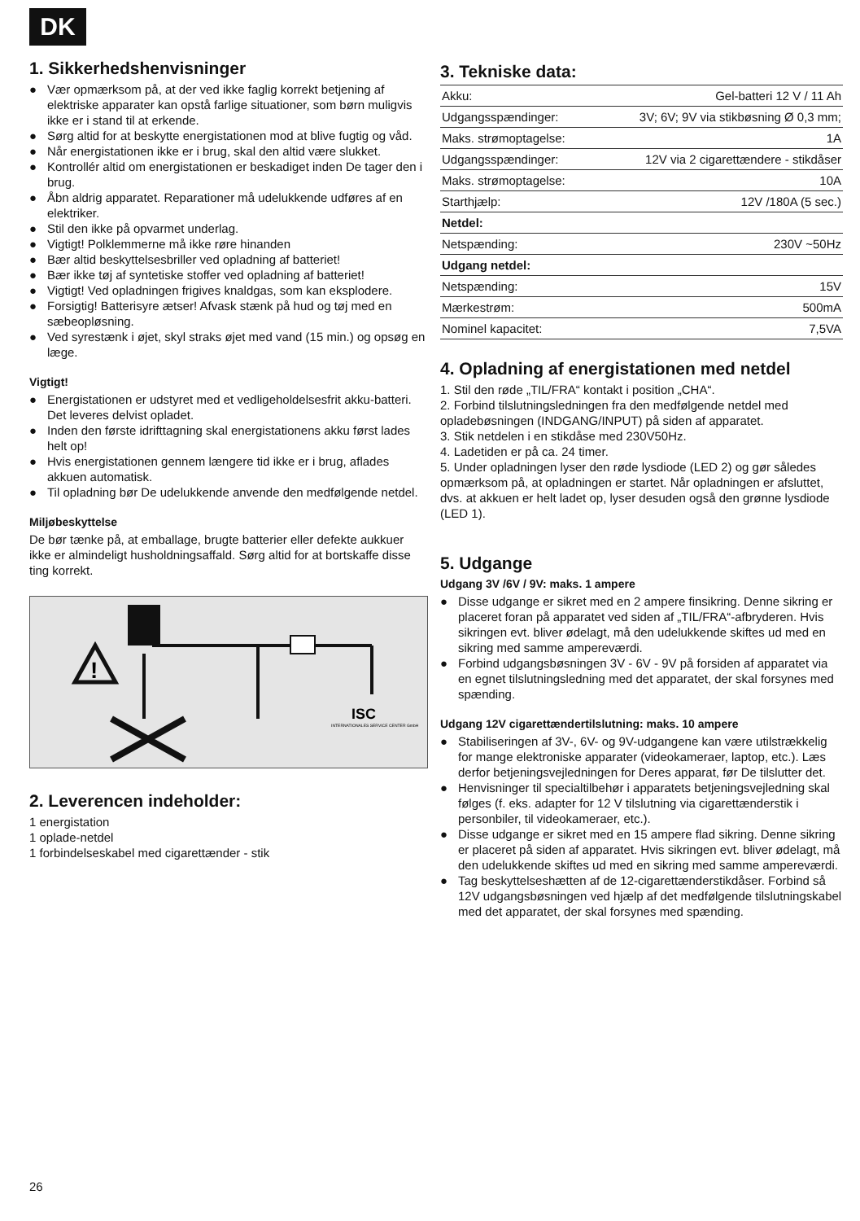DK
1. Sikkerhedshenvisninger
● Vær opmærksom på, at der ved ikke faglig korrekt betjening af elektriske apparater kan opstå farlige situationer, som børn muligvis ikke er i stand til at erkende.
● Sørg altid for at beskytte energistationen mod at blive fugtig og våd.
● Når energistationen ikke er i brug, skal den altid være slukket.
● Kontrollér altid om energistationen er beskadiget inden De tager den i brug.
● Åbn aldrig apparatet. Reparationer må udelukkende udføres af en elektriker.
● Stil den ikke på opvarmet underlag.
● Vigtigt! Polklemmerne må ikke røre hinanden
● Bær altid beskyttelsesbriller ved opladning af batteriet!
● Bær ikke tøj af syntetiske stoffer ved opladning af batteriet!
● Vigtigt! Ved opladningen frigives knaldgas, som kan eksplodere.
● Forsigtig! Batterisyre ætser! Afvask stænk på hud og tøj med en sæbeopløsning.
● Ved syrestænk i øjet, skyl straks øjet med vand (15 min.) og opsøg en læge.
Vigtigt!
● Energistationen er udstyret med et vedligeholdelsesfrit akku-batteri. Det leveres delvist opladet.
● Inden den første idrifttagning skal energistationens akku først lades helt op!
● Hvis energistationen gennem længere tid ikke er i brug, aflades akkuen automatisk.
● Til opladning bør De udelukkende anvende den medfølgende netdel.
Miljøbeskyttelse
De bør tænke på, at emballage, brugte batterier eller defekte aukkuer ikke er almindeligt husholdningsaffald. Sørg altid for at bortskaffe disse ting korrekt.
!
ISC
INTERNATIONALES SERVICE CENTER GmbH
2. Leverencen indeholder:
1 energistation
1 oplade-netdel
1 forbindelseskabel med cigarettænder - stik
3. Tekniske data:
| Akku: | Gel-batteri 12 V / 11 Ah |
| Udgangsspændinger: | 3V; 6V; 9V via stikbøsning Ø 0,3 mm; |
| Maks. strømoptagelse: | 1A |
| Udgangsspændinger: | 12V via 2 cigarettændere - stikdåser |
| Maks. strømoptagelse: | 10A |
| Starthjælp: | 12V /180A (5 sec.) |
| Netdel: | |
| Netspænding: | 230V ~50Hz |
| Udgang netdel: | |
| Netspænding: | 15V |
| Mærkestrøm: | 500mA |
| Nominel kapacitet: | 7,5VA |
4. Opladning af energistationen med netdel
1. Stil den røde „TIL/FRA“ kontakt i position „CHA“.
2. Forbind tilslutningsledningen fra den medfølgende netdel med opladebøsningen (INDGANG/INPUT) på siden af apparatet.
3. Stik netdelen i en stikdåse med 230V50Hz.
4. Ladetiden er på ca. 24 timer.
5. Under opladningen lyser den røde lysdiode (LED 2) og gør således opmærksom på, at opladningen er startet. Når opladningen er afsluttet, dvs. at akkuen er helt ladet op, lyser desuden også den grønne lysdiode (LED 1).
5. Udgange
Udgang 3V /6V / 9V: maks. 1 ampere
● Disse udgange er sikret med en 2 ampere finsikring. Denne sikring er placeret foran på apparatet ved siden af „TIL/FRA“-afbryderen. Hvis sikringen evt. bliver ødelagt, må den udelukkende skiftes ud med en sikring med samme ampereværdi.
● Forbind udgangsbøsningen 3V - 6V - 9V på forsiden af apparatet via en egnet tilslutningsledning med det apparatet, der skal forsynes med spænding.
Udgang 12V cigarettændertilslutning: maks. 10 ampere
● Stabiliseringen af 3V-, 6V- og 9V-udgangene kan være utilstrækkelig for mange elektroniske apparater (videokameraer, laptop, etc.). Læs derfor betjeningsvejledningen for Deres apparat, før De tilslutter det.
● Henvisninger til specialtilbehør i apparatets betjeningsvejledning skal følges (f. eks. adapter for 12 V tilslutning via cigarettænderstik i personbiler, til videokameraer, etc.).
● Disse udgange er sikret med en 15 ampere flad sikring. Denne sikring er placeret på siden af apparatet. Hvis sikringen evt. bliver ødelagt, må den udelukkende skiftes ud med en sikring med samme ampereværdi.
● Tag beskyttelseshætten af de 12-cigarettænderstikdåser. Forbind så 12V udgangsbøsningen ved hjælp af det medfølgende tilslutningskabel med det apparatet, der skal forsynes med spænding.
26